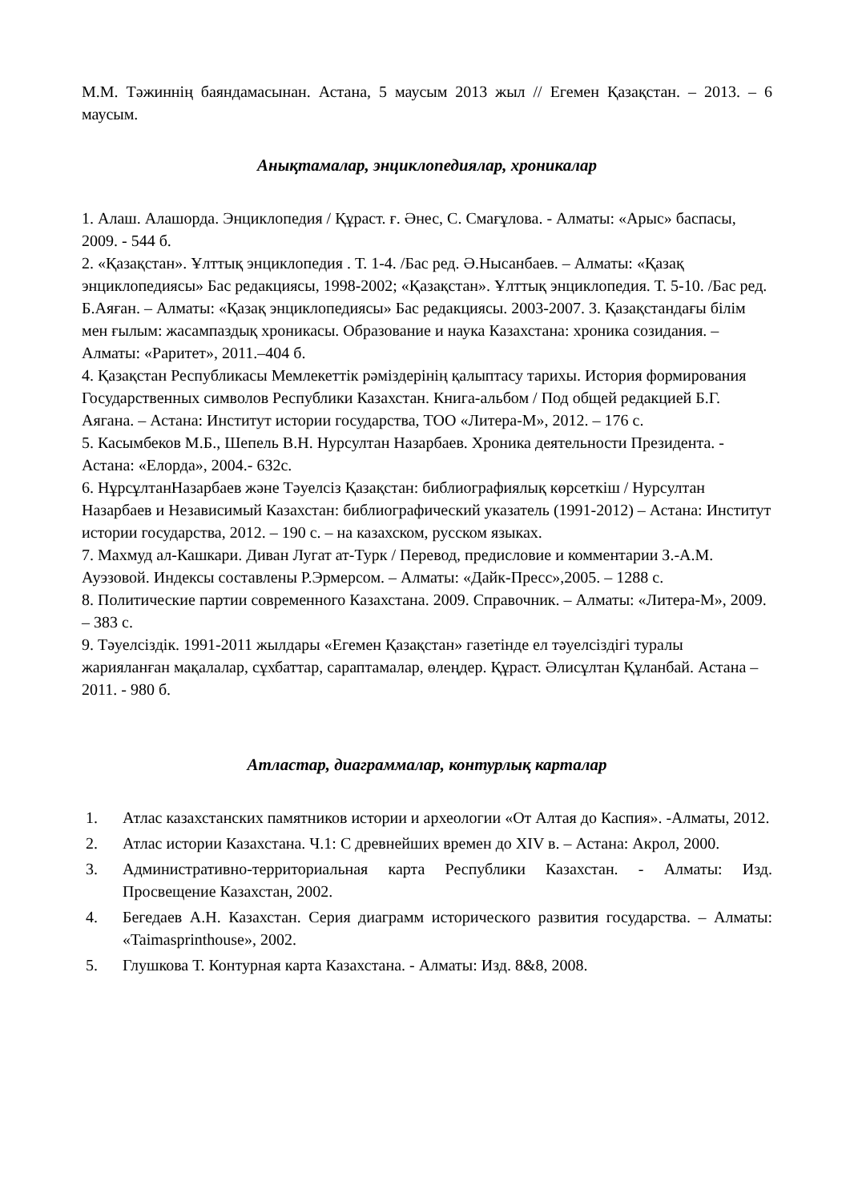М.М. Тәжиннің баяндамасынан. Астана, 5 маусым 2013 жыл // Егемен Қазақстан. – 2013. – 6 маусым.
Анықтамалар, энциклопедиялар, хроникалар
1. Алаш. Алашорда. Энциклопедия / Құраст. ғ. Әнес, С. Смағұлова. - Алматы: «Арыс» баспасы, 2009. - 544 б.
2. «Қазақстан». Ұлттық энциклопедия . Т. 1-4. /Бас ред. Ә.Нысанбаев. – Алматы: «Қазақ энциклопедиясы» Бас редакциясы, 1998-2002; «Қазақстан». Ұлттық энциклопедия. Т. 5-10. /Бас ред. Б.Аяған. – Алматы: «Қазақ энциклопедиясы» Бас редакциясы. 2003-2007. 3. Қазақстандағы білім мен ғылым: жасампаздық хроникасы. Образование и наука Казахстана: хроника созидания. – Алматы: «Раритет», 2011.–404 б.
4. Қазақстан Республикасы Мемлекеттік рәміздерінің қалыптасу тарихы. История формирования Государственных символов Республики Казахстан. Книга-альбом / Под общей редакцией Б.Г. Аягана. – Астана: Институт истории государства, ТОО «Литера-М», 2012. – 176 с.
5. Касымбеков М.Б., Шепель В.Н. Нурсултан Назарбаев. Хроника деятельности Президента. - Астана: «Елорда», 2004.- 632с.
6. НұрсұлтанНазарбаев және Тәуелсіз Қазақстан: библиографиялық көрсеткіш / Нурсултан Назарбаев и Независимый Казахстан: библиографический указатель (1991-2012) – Астана: Институт истории государства, 2012. – 190 с. – на казахском, русском языках.
7. Махмуд ал-Кашкари. Диван Лугат ат-Турк / Перевод, предисловие и комментарии З.-А.М. Ауэзовой. Индексы составлены Р.Эрмерсом. – Алматы: «Дайк-Пресс»,2005. – 1288 с.
8. Политические партии современного Казахстана. 2009. Справочник. – Алматы: «Литера-М», 2009. – 383 с.
9. Тәуелсіздік. 1991-2011 жылдары «Егемен Қазақстан» газетінде ел тәуелсіздігі туралы жарияланған мақалалар, сұхбаттар, сараптамалар, өлеңдер. Құраст. Әлисұлтан Құланбай. Астана – 2011. - 980 б.
Атластар, диаграммалар, контурлық карталар
1. Атлас казахстанских памятников истории и археологии «От Алтая до Каспия». -Алматы, 2012.
2. Атлас истории Казахстана. Ч.1: С древнейших времен до XIV в. – Астана: Акрол, 2000.
3. Административно-территориальная карта Республики Казахстан. - Алматы: Изд. Просвещение Казахстан, 2002.
4. Бегедаев А.Н. Казахстан. Серия диаграмм исторического развития государства. – Алматы: «Taimasprinthouse», 2002.
5. Глушкова Т. Контурная карта Казахстана. - Алматы: Изд. 8&8, 2008.